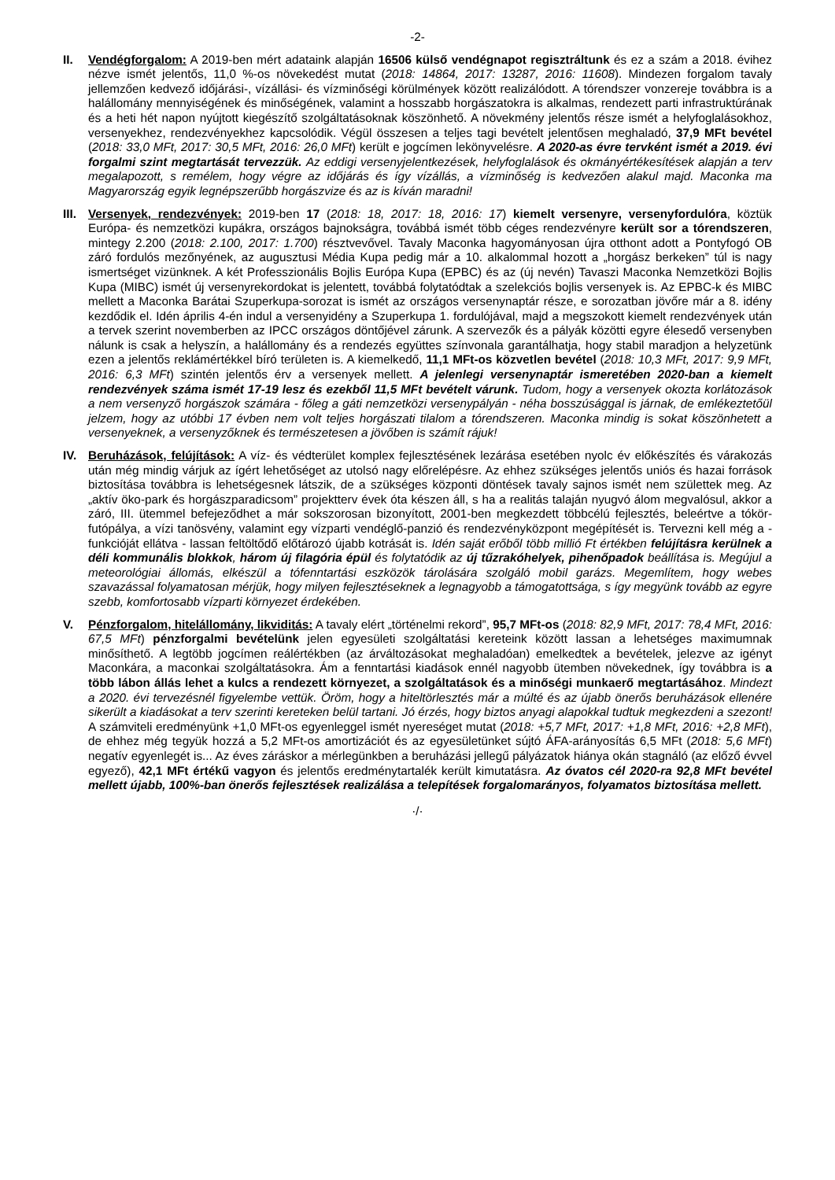-2-
II. Vendégforgalom: A 2019-ben mért adataink alapján 16506 külső vendégnapot regisztráltunk és ez a szám a 2018. évihez nézve ismét jelentős, 11,0 %-os növekedést mutat (2018: 14864, 2017: 13287, 2016: 11608). Mindezen forgalom tavaly jellemzően kedvező időjárási-, vízállási- és vízminőségi körülmények között realizálódott. A tórendszer vonzereje továbbra is a halállomány mennyiségének és minőségének, valamint a hosszabb horgászatokra is alkalmas, rendezett parti infrastruktúrának és a heti hét napon nyújtott kiegészítő szolgáltatásoknak köszönhető. A növekmény jelentős része ismét a helyfoglalásokhoz, versenyekhez, rendezvényekhez kapcsolódik. Végül összesen a teljes tagi bevételt jelentősen meghaladó, 37,9 MFt bevétel (2018: 33,0 MFt, 2017: 30,5 MFt, 2016: 26,0 MFt) került e jogcímen lekönyvelésre. A 2020-as évre tervként ismét a 2019. évi forgalmi szint megtartását tervezzük. Az eddigi versenyjelentkezések, helyfoglalások és okmányértékesítések alapján a terv megalapozott, s remélem, hogy végre az időjárás és így vízállás, a vízminőség is kedvezően alakul majd. Maconka ma Magyarország egyik legnépszerűbb horgászvize és az is kíván maradni!
III.
Versenyek, rendezvények: 2019-ben 17 (2018: 18, 2017: 18, 2016: 17) kiemelt versenyre, versenyfordulóra, köztük Európa- és nemzetközi kupákra, országos bajnokságra, továbbá ismét több céges rendezvényre került sor a tórendszeren, mintegy 2.200 (2018: 2.100, 2017: 1.700) résztvevővel. Tavaly Maconka hagyományosan újra otthont adott a Pontyfogó OB záró fordulós mezőnyének, az augusztusi Média Kupa pedig már a 10. alkalommal hozott a „horgász berkeken” túl is nagy ismertséget vizünknek. A két Professzionális Bojlis Európa Kupa (EPBC) és az (új nevén) Tavaszi Maconka Nemzetközi Bojlis Kupa (MIBC) ismét új versenyrekordokat is jelentett, továbbá folytatódtak a szelekciós bojlis versenyek is. Az EPBC-k és MIBC mellett a Maconka Barátai Szuperkupa-sorozat is ismét az országos versenynaptár része, e sorozatban jövőre már a 8. idény kezdődik el. Idén április 4-én indul a versenyidény a Szuperkupa 1. fordulójával, majd a megszokott kiemelt rendezvények után a tervek szerint novemberben az IPCC országos döntőjével zárunk. A szervezők és a pályák közötti egyre élesedő versenyben nálunk is csak a helyszín, a halállomány és a rendezés együttes színvonala garantálhatja, hogy stabil maradjon a helyzetünk ezen a jelentős reklámértékkel bíró területen is. A kiemelkedő, 11,1 MFt-os közvetlen bevétel (2018: 10,3 MFt, 2017: 9,9 MFt, 2016: 6,3 MFt) szintén jelentős érv a versenyek mellett. A jelenlegi versenynaptár ismeretében 2020-ban a kiemelt rendezvények száma ismét 17-19 lesz és ezekből 11,5 MFt bevételt várunk. Tudom, hogy a versenyek okozta korlátozások a nem versenyző horgászok számára - főleg a gáti nemzetközi versenypályán - néha bosszúsággal is járnak, de emlékeztetőül jelzem, hogy az utóbbi 17 évben nem volt teljes horgászati tilalom a tórendszeren. Maconka mindig is sokat köszönhetett a versenyeknek, a versenyzőknek és természetesen a jövőben is számít rájuk!
IV. Beruházások, felújítások: A víz- és védterület komplex fejlesztésének lezárása esetében nyolc év előkészítés és várakozás után még mindig várjuk az ígért lehetőséget az utolsó nagy előrelépésre. Az ehhez szükséges jelentős uniós és hazai források biztosítása továbbra is lehetségesnek látszik, de a szükséges központi döntések tavaly sajnos ismét nem születtek meg. Az „aktív öko-park és horgászparadicsom” projektterv évek óta készen áll, s ha a realitás talaján nyugvó álom megvalósul, akkor a záró, III. ütemmel befejeződhet a már sokszorosan bizonyított, 2001-ben megkezdett többcélú fejlesztés, beleértve a tókör-futópálya, a vízi tanösvény, valamint egy vízparti vendéglő-panzió és rendezvényközpont megépítését is. Tervezni kell még a - funkcióját ellátva - lassan feltöltődő előtározó újabb kotrását is. Idén saját erőből több millió Ft értékben felújításra kerülnek a déli kommunális blokkok, három új filagória épül és folytatódik az új tűzrakóhelyek, pihenőpadok beállítása is. Megújul a meteorológiai állomás, elkészül a tófenntartási eszközök tárolására szolgáló mobil garázs. Megemlítem, hogy webes szavazással folyamatosan mérjük, hogy milyen fejlesztéseknek a legnagyobb a támogatottsága, s így megyünk tovább az egyre szebb, komfortosabb vízparti környezet érdekében.
V. Pénzforgalom, hitelállomány, likviditás: A tavaly elért „történelmi rekord”, 95,7 MFt-os (2018: 82,9 MFt, 2017: 78,4 MFt, 2016: 67,5 MFt) pénzforgalmi bevételünk jelen egyesületi szolgáltatási kereteink között lassan a lehetséges maximumnak minősíthető. A legtöbb jogcímen reálértékben (az árváltozásokat meghaladóan) emelkedtek a bevételek, jelezve az igényt Maconkára, a maconkai szolgáltatásokra. Ám a fenntartási kiadások ennél nagyobb ütemben növekednek, így továbbra is a több lábon állás lehet a kulcs a rendezett környezet, a szolgáltatások és a minőségi munkaerő megtartásához. Mindezt a 2020. évi tervezésnél figyelembe vettük. Öröm, hogy a hiteltörlesztés már a múlté és az újabb önerős beruházások ellenére sikerült a kiadásokat a terv szerinti kereteken belül tartani. Jó érzés, hogy biztos anyagi alapokkal tudtuk megkezdeni a szezont! A számviteli eredményünk +1,0 MFt-os egyenleggel ismét nyereséget mutat (2018: +5,7 MFt, 2017: +1,8 MFt, 2016: +2,8 MFt), de ehhez még tegyük hozzá a 5,2 MFt-os amortizációt és az egyesületünket sújtó ÁFA-arányosítás 6,5 MFt (2018: 5,6 MFt) negatív egyenlegét is... Az éves záráskor a mérlegünkben a beruházási jellegű pályázatok hiánya okán stagnáló (az előző évvel egyező), 42,1 MFt értékű vagyon és jelentős eredménytartalék került kimutatásra. Az óvatos cél 2020-ra 92,8 MFt bevétel mellett újabb, 100%-ban önerős fejlesztések realizálása a telepítések forgalomarányos, folyamatos biztosítása mellett.
·/·